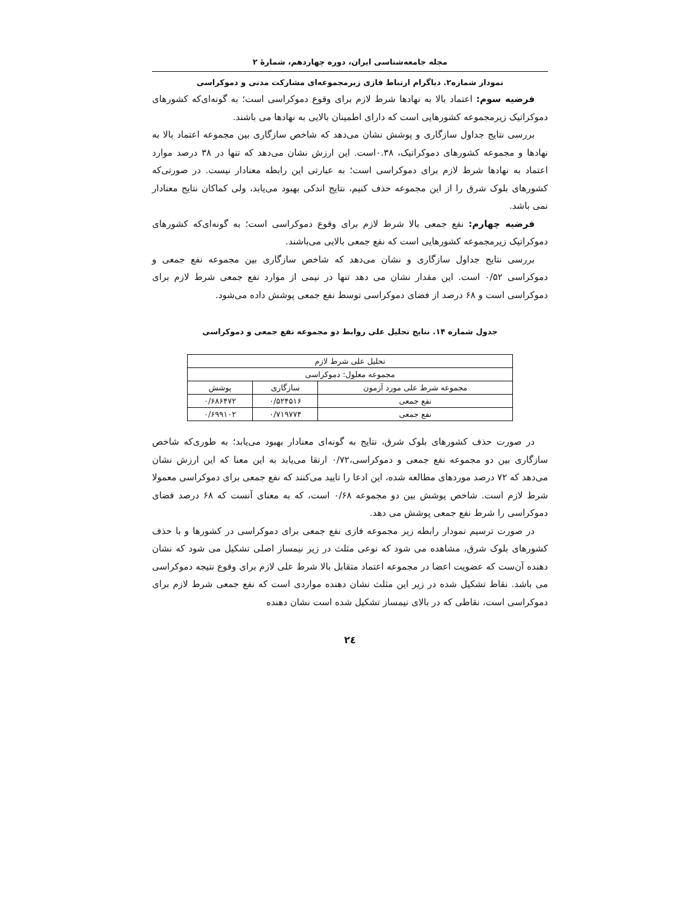مجله جامعه‌شناسی ایران، دوره چهاردهم، شمارهٔ ۲
نمودار شماره۲. دیاگرام ارتباط فازی زیرمجموعه‌ای مشارکت مدنی و دموکراسی
فرضیه سوم: اعتماد بالا به نهادها شرط لازم برای وقوع دموکراسی است؛ به گونه‌ای‌که کشورهای دموکراتیک زیرمجموعه کشورهایی است که دارای اطمینان بالایی به نهادها می باشند.
بررسی نتایج جداول سازگاری و پوشش نشان می‌دهد که شاخص سازگاری بین مجموعه اعتماد بالا به نهادها و مجموعه کشورهای دموکراتیک، ۰.۳۸است. این ارزش نشان می‌دهد که تنها در ۳۸ درصد موارد اعتماد به نهادها شرط لازم برای دموکراسی است؛ به عبارتی این رابطه معنادار نیست. در صورتی‌که کشورهای بلوک شرق را از این مجموعه حذف کنیم، نتایج اندکی بهبود می‌یابد، ولی کماکان نتایج معنادار نمی باشد.
فرضیه چهارم: نفع جمعی بالا شرط لازم برای وقوع دموکراسی است؛ به گونه‌ای‌که کشورهای دموکراتیک زیرمجموعه کشورهایی است که نفع جمعی بالایی می‌باشند.
بررسی نتایج جداول سازگاری و نشان می‌دهد که شاخص سازگاری بین مجموعه نفع جمعی و دموکراسی ۰/۵۲ است. این مقدار نشان می دهد تنها در نیمی از موارد نفع جمعی شرط لازم برای دموکراسی است و ۶۸ درصد از فضای دموکراسی توسط نفع جمعی پوشش داده می‌شود.
جدول شماره ۱۴. نتایج تحلیل علی روابط دو مجموعه نفع جمعی و دموکراسی
| تحلیل علی شرط لازم | | |
| --- | --- | --- |
| مجموعه معلول: دموکراسی | | |
| مجموعه شرط علی مورد آزمون | سازگاری | پوشش |
| نفع جمعی | ۰/۵۲۴۵۱۶ | ۰/۶۸۶۴۷۲ |
| نفع جمعی | ۰/۷۱۹۷۷۴ | ۰/۶۹۹۱۰۲ |
در صورت حذف کشورهای بلوک شرق، نتایج به گونه‌ای معنادار بهبود می‌یابد؛ به طوری‌که شاخص سازگاری بین دو مجموعه نفع جمعی و دموکراسی،۰/۷۲ ارتقا می‌یابد به این معنا که این ارزش نشان می‌دهد که ۷۲ درصد موردهای مطالعه شده، این ادعا را تایید می‌کنند که نفع جمعی برای دموکراسی معمولا شرط لازم است. شاخص پوشش بین دو مجموعه ۰/۶۸ است، که به معنای آنست که ۶۸ درصد فضای دموکراسی را شرط نفع جمعی پوشش می دهد.
در صورت ترسیم نمودار رابطه زیر مجموعه فازی نفع جمعی برای دموکراسی در کشورها و با حذف کشورهای بلوک شرق، مشاهده می شود که نوعی مثلث در زیر نیمساز اصلی تشکیل می شود که نشان دهنده آن‌ست که عضویت اعضا در مجموعه اعتماد متقابل بالا شرط علی لازم برای وقوع نتیجه دموکراسی می باشد. نقاط تشکیل شده در زیر این مثلث نشان دهنده مواردی است که نفع جمعی شرط لازم برای دموکراسی است، نقاطی که در بالای نیمساز تشکیل شده است نشان دهنده
۲٤